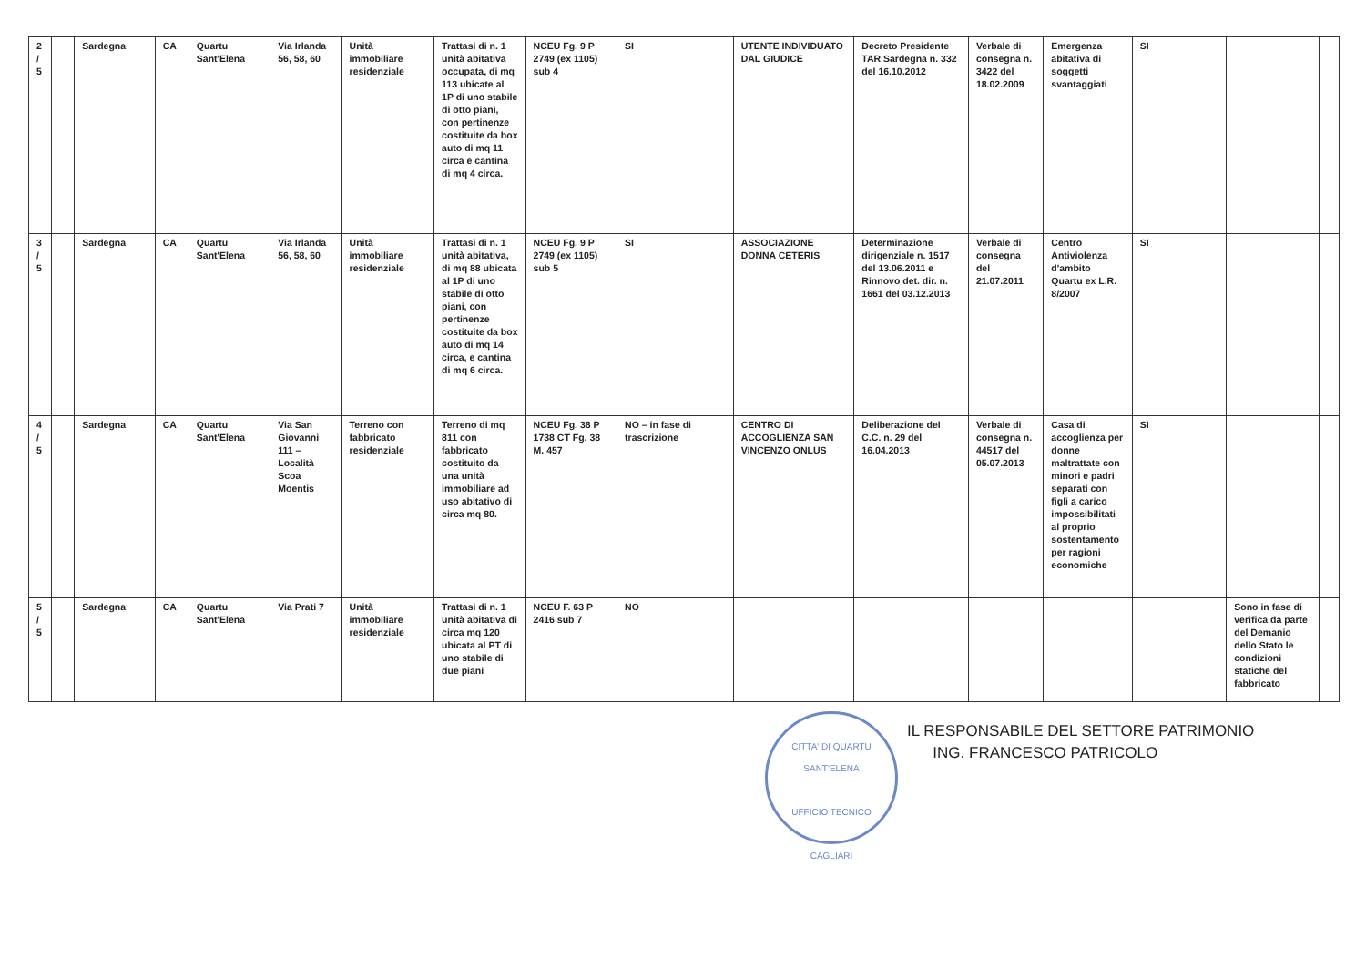| 2 / 5 | | Sardegna | CA | Quartu Sant'Elena | Via Irlanda 56, 58, 60 | Unità immobiliare residenziale | Trattasi di n. 1 unità abitativa occupata, di mq 113 ubicate al 1P di uno stabile di otto piani, con pertinenze costituite da box auto di mq 11 circa e cantina di mq 4 circa. | NCEU Fg. 9 P 2749 (ex 1105) sub 4 | SI | UTENTE INDIVIDUATO DAL GIUDICE | Decreto Presidente TAR Sardegna n. 332 del 16.10.2012 | Verbale di consegna n. 3422 del 18.02.2009 | Emergenza abitativa di soggetti svantaggiati | SI | | |
| 3 / 5 | | Sardegna | CA | Quartu Sant'Elena | Via Irlanda 56, 58, 60 | Unità immobiliare residenziale | Trattasi di n. 1 unità abitativa, di mq 88 ubicata al 1P di uno stabile di otto piani, con pertinenze costituite da box auto di mq 14 circa, e cantina di mq 6 circa. | NCEU Fg. 9 P 2749 (ex 1105) sub 5 | SI | ASSOCIAZIONE DONNA CETERIS | Determinazione dirigenziale n. 1517 del 13.06.2011 e Rinnovo det. dir. n. 1661 del 03.12.2013 | Verbale di consegna del 21.07.2011 | Centro Antiviolenza d'ambito Quartu ex L.R. 8/2007 | SI | | |
| 4 / 5 | | Sardegna | CA | Quartu Sant'Elena | Via San Giovanni 111 – Località Scoa Moentis | Terreno con fabbricato residenziale | Terreno di mq 811 con fabbricato costituito da una unità immobiliare ad uso abitativo di circa mq 80. | NCEU Fg. 38 P 1738 CT Fg. 38 M. 457 | NO – in fase di trascrizione | CENTRO DI ACCOGLIENZA SAN VINCENZO ONLUS | Deliberazione del C.C. n. 29 del 16.04.2013 | Verbale di consegna n. 44517 del 05.07.2013 | Casa di accoglienza per donne maltrattate con minori e padri separati con figli a carico impossibilitati al proprio sostentamento per ragioni economiche | SI | | |
| 5 / 5 | | Sardegna | CA | Quartu Sant'Elena | Via Prati 7 | Unità immobiliare residenziale | Trattasi di n. 1 unità abitativa di circa mq 120 ubicata al PT di uno stabile di due piani | NCEU F. 63 P 2416 sub 7 | NO | | | | | | Sono in fase di verifica da parte del Demanio dello Stato le condizioni statiche del fabbricato | |
CITTA' DI QUARTU SANT'ELENA
UFFICIO TECNICO
CAGLIARI IL RESPONSABILE DEL SETTORE PATRIMONIO
ING. FRANCESCO PATRICOLO